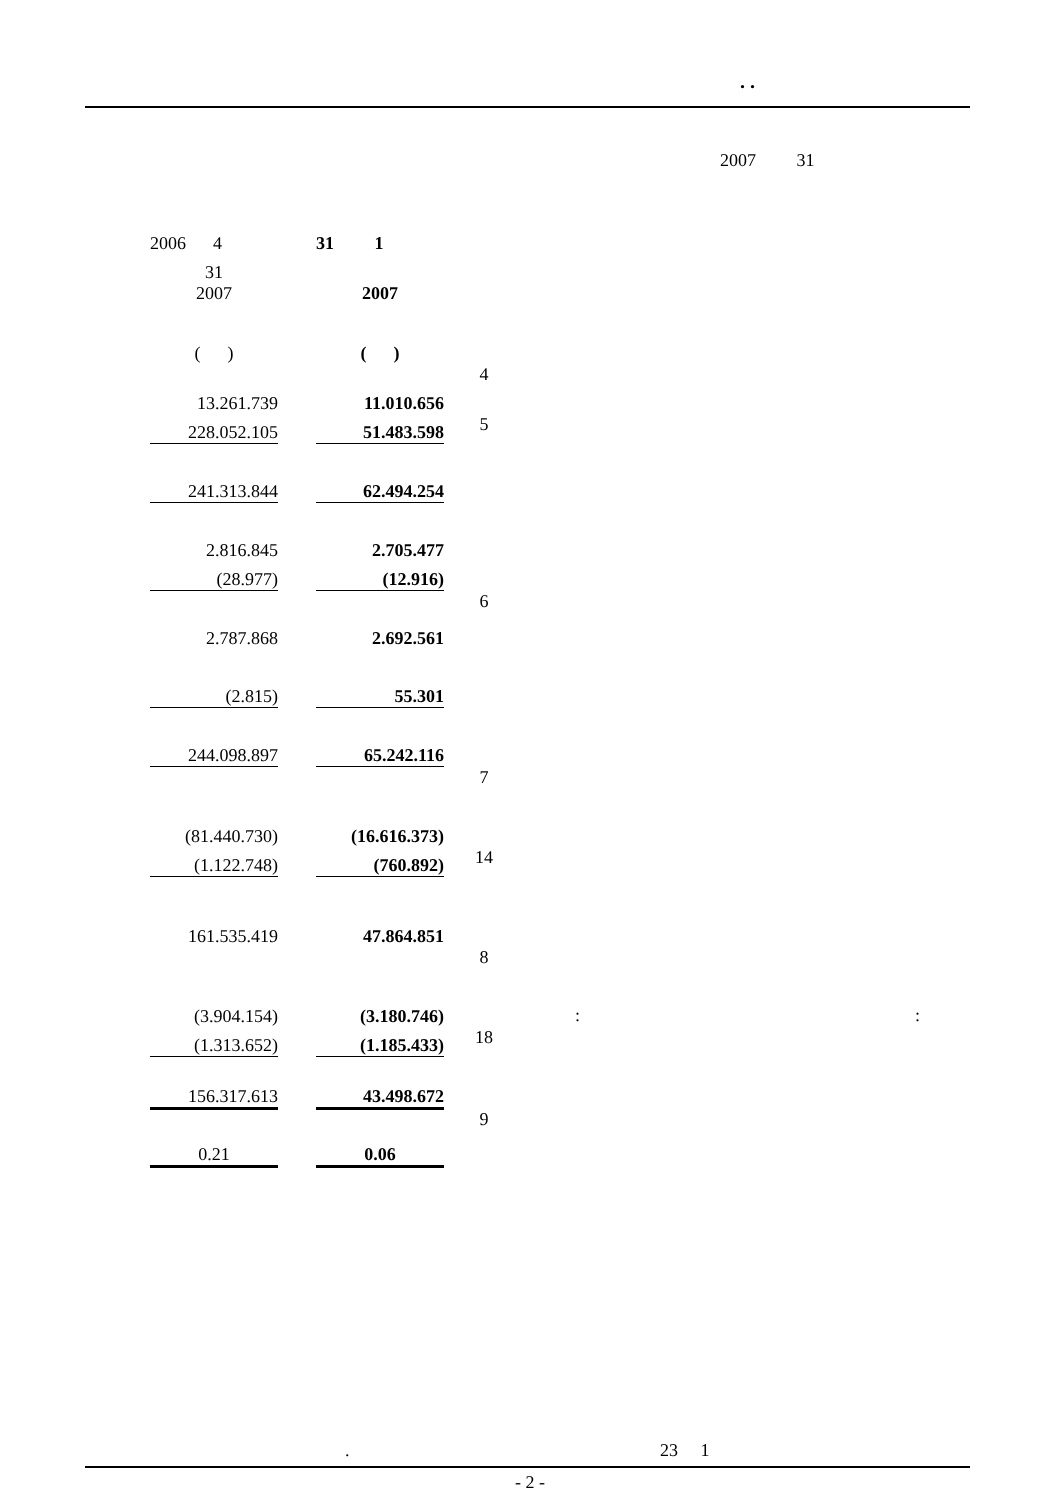. .
2007 31
| 2006 4 | | 31 1 | |
| 31 2007 | | 2007 | |
| ( ) | | ( ) | |
| 13.261.739 | | 11.010.656 | 4 |
| 228.052.105 | | 51.483.598 | 5 |
| 241.313.844 | | 62.494.254 | |
| 2.816.845 | | 2.705.477 | |
| (28.977) | | (12.916) | |
| 2.787.868 | | 2.692.561 | 6 |
| (2.815) | | 55.301 | |
| 244.098.897 | | 65.242.116 | |
| (81.440.730) | | (16.616.373) | 7 |
| (1.122.748) | | (760.892) | 14 |
| 161.535.419 | | 47.864.851 | |
| (3.904.154) | | (3.180.746) | 8 |
| (1.313.652) | | (1.185.433) | 18 |
| 156.317.613 | | 43.498.672 | |
| 0.21 | | 0.06 | 9 |
: :
. 23 1
- 2 -